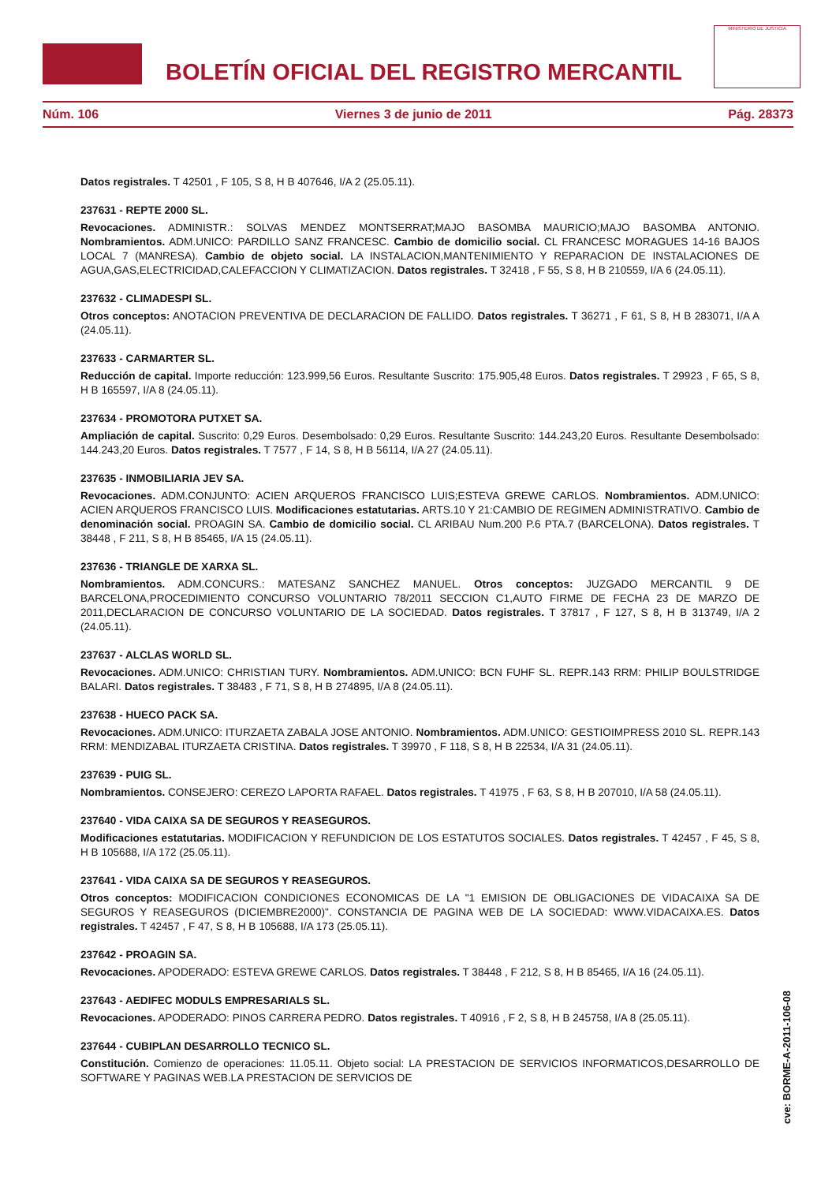BOLETÍN OFICIAL DEL REGISTRO MERCANTIL
MINISTERIO DE JUSTICIA
Núm. 106 Viernes 3 de junio de 2011 Pág. 28373
Datos registrales. T 42501 , F 105, S 8, H B 407646, I/A 2 (25.05.11).
237631 - REPTE 2000 SL.
Revocaciones. ADMINISTR.: SOLVAS MENDEZ MONTSERRAT;MAJO BASOMBA MAURICIO;MAJO BASOMBA ANTONIO. Nombramientos. ADM.UNICO: PARDILLO SANZ FRANCESC. Cambio de domicilio social. CL FRANCESC MORAGUES 14-16 BAJOS LOCAL 7 (MANRESA). Cambio de objeto social. LA INSTALACION,MANTENIMIENTO Y REPARACION DE INSTALACIONES DE AGUA,GAS,ELECTRICIDAD,CALEFACCION Y CLIMATIZACION. Datos registrales. T 32418 , F 55, S 8, H B 210559, I/A 6 (24.05.11).
237632 - CLIMADESPI SL.
Otros conceptos: ANOTACION PREVENTIVA DE DECLARACION DE FALLIDO. Datos registrales. T 36271 , F 61, S 8, H B 283071, I/A A (24.05.11).
237633 - CARMARTER SL.
Reducción de capital. Importe reducción: 123.999,56 Euros. Resultante Suscrito: 175.905,48 Euros. Datos registrales. T 29923 , F 65, S 8, H B 165597, I/A 8 (24.05.11).
237634 - PROMOTORA PUTXET SA.
Ampliación de capital. Suscrito: 0,29 Euros. Desembolsado: 0,29 Euros. Resultante Suscrito: 144.243,20 Euros. Resultante Desembolsado: 144.243,20 Euros. Datos registrales. T 7577 , F 14, S 8, H B 56114, I/A 27 (24.05.11).
237635 - INMOBILIARIA JEV SA.
Revocaciones. ADM.CONJUNTO: ACIEN ARQUEROS FRANCISCO LUIS;ESTEVA GREWE CARLOS. Nombramientos. ADM.UNICO: ACIEN ARQUEROS FRANCISCO LUIS. Modificaciones estatutarias. ARTS.10 Y 21:CAMBIO DE REGIMEN ADMINISTRATIVO. Cambio de denominación social. PROAGIN SA. Cambio de domicilio social. CL ARIBAU Num.200 P.6 PTA.7 (BARCELONA). Datos registrales. T 38448 , F 211, S 8, H B 85465, I/A 15 (24.05.11).
237636 - TRIANGLE DE XARXA SL.
Nombramientos. ADM.CONCURS.: MATESANZ SANCHEZ MANUEL. Otros conceptos: JUZGADO MERCANTIL 9 DE BARCELONA,PROCEDIMIENTO CONCURSO VOLUNTARIO 78/2011 SECCION C1,AUTO FIRME DE FECHA 23 DE MARZO DE 2011,DECLARACION DE CONCURSO VOLUNTARIO DE LA SOCIEDAD. Datos registrales. T 37817 , F 127, S 8, H B 313749, I/A 2 (24.05.11).
237637 - ALCLAS WORLD SL.
Revocaciones. ADM.UNICO: CHRISTIAN TURY. Nombramientos. ADM.UNICO: BCN FUHF SL. REPR.143 RRM: PHILIP BOULSTRIDGE BALARI. Datos registrales. T 38483 , F 71, S 8, H B 274895, I/A 8 (24.05.11).
237638 - HUECO PACK SA.
Revocaciones. ADM.UNICO: ITURZAETA ZABALA JOSE ANTONIO. Nombramientos. ADM.UNICO: GESTIOIMPRESS 2010 SL. REPR.143 RRM: MENDIZABAL ITURZAETA CRISTINA. Datos registrales. T 39970 , F 118, S 8, H B 22534, I/A 31 (24.05.11).
237639 - PUIG SL.
Nombramientos. CONSEJERO: CEREZO LAPORTA RAFAEL. Datos registrales. T 41975 , F 63, S 8, H B 207010, I/A 58 (24.05.11).
237640 - VIDA CAIXA SA DE SEGUROS Y REASEGUROS.
Modificaciones estatutarias. MODIFICACION Y REFUNDICION DE LOS ESTATUTOS SOCIALES. Datos registrales. T 42457 , F 45, S 8, H B 105688, I/A 172 (25.05.11).
237641 - VIDA CAIXA SA DE SEGUROS Y REASEGUROS.
Otros conceptos: MODIFICACION CONDICIONES ECONOMICAS DE LA "1 EMISION DE OBLIGACIONES DE VIDACAIXA SA DE SEGUROS Y REASEGUROS (DICIEMBRE2000)". CONSTANCIA DE PAGINA WEB DE LA SOCIEDAD: WWW.VIDACAIXA.ES. Datos registrales. T 42457 , F 47, S 8, H B 105688, I/A 173 (25.05.11).
237642 - PROAGIN SA.
Revocaciones. APODERADO: ESTEVA GREWE CARLOS. Datos registrales. T 38448 , F 212, S 8, H B 85465, I/A 16 (24.05.11).
237643 - AEDIFEC MODULS EMPRESARIALS SL.
Revocaciones. APODERADO: PINOS CARRERA PEDRO. Datos registrales. T 40916 , F 2, S 8, H B 245758, I/A 8 (25.05.11).
237644 - CUBIPLAN DESARROLLO TECNICO SL.
Constitución. Comienzo de operaciones: 11.05.11. Objeto social: LA PRESTACION DE SERVICIOS INFORMATICOS,DESARROLLO DE SOFTWARE Y PAGINAS WEB.LA PRESTACION DE SERVICIOS DE
cve: BORME-A-2011-106-08